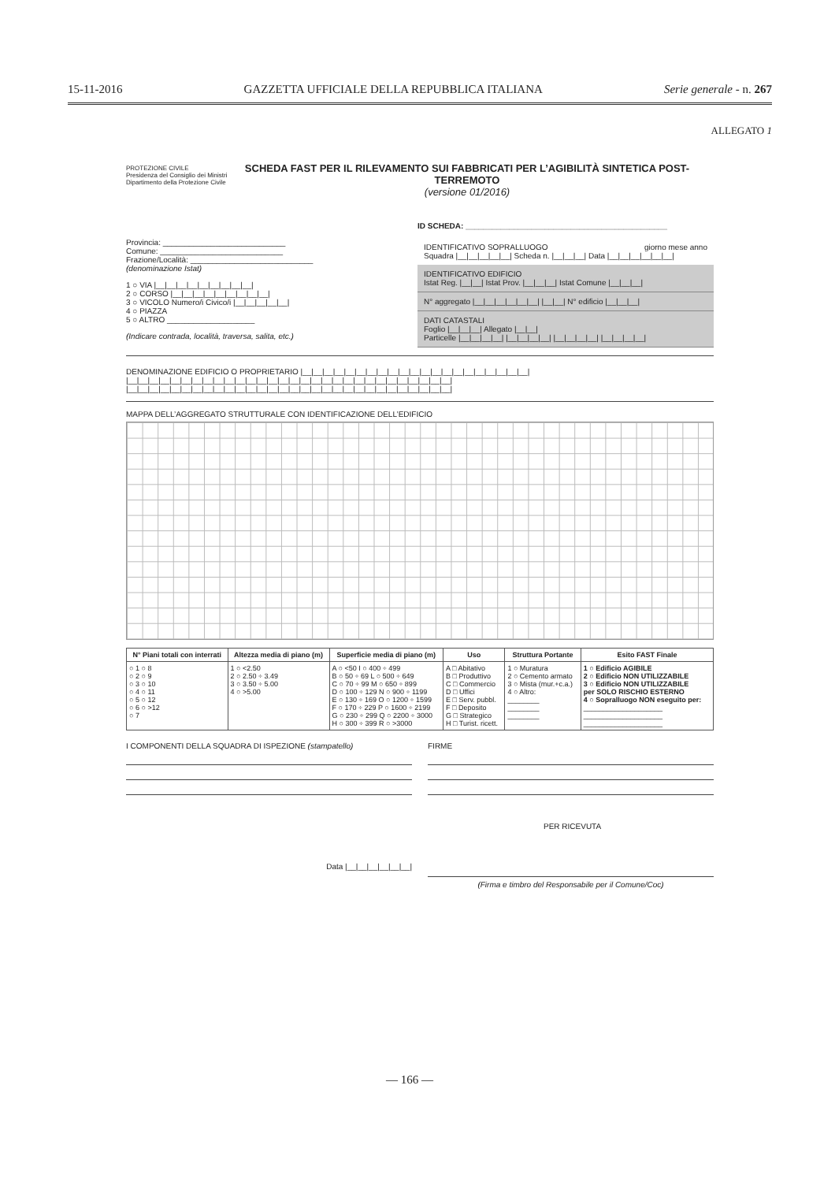15-11-2016 GAZZETTA UFFICIALE DELLA REPUBBLICA ITALIANA Serie generale - n. 267
ALLEGATO 1
PROTEZIONE CIVILE
Presidenza del Consiglio dei Ministri
Dipartimento della Protezione Civile
SCHEDA FAST PER IL RILEVAMENTO SUI FABBRICATI PER L’AGIBILITÀ SINTETICA POST-TERREMOTO
(versione 01/2016)
ID SCHEDA: ______________________________________________
Provincia: ____________________________
Comune: ____________________________
Frazione/Località: ____________________________
(denominazione Istat)
1 ○ VIA |__|__|__|__|__|__|__|__|__|
2 ○ CORSO |__|__|__|__|__|__|__|__|__|
3 ○ VICOLO Numero/i Civico/i |__|__|__|__|__|
4 ○ PIAZZA
5 ○ ALTRO ____________________
(Indicare contrada, località, traversa, salita, etc.)
IDENTIFICATIVO SOPRALLUOGO giorno mese anno
Squadra |__|__|__|__|__| Scheda n. |__|__|__| Data |__|__|__|__|__|__|
IDENTIFICATIVO EDIFICIO
Istat Reg. |__|__| Istat Prov. |__|__|__| Istat Comune |__|__|__|
N° aggregato |__|__|__|__|__|__| |__|__| N° edificio |__|__|__|
DATI CATASTALI
Foglio |__|__|__| Allegato |__|__|
Particelle |__|__|__|__| |__|__|__|__| |__|__|__|__| |__|__|__|__|
DENOMINAZIONE EDIFICIO O PROPRIETARIO |__|__|__|__|__|__|__|__|__|__|__|__|__|__|__|__|__|__|__|__|__|
|__|__|__|__|__|__|__|__|__|__|__|__|__|__|__|__|__|__|__|__|__|__|__|__|__|__|__|__|__|__|
|__|__|__|__|__|__|__|__|__|__|__|__|__|__|__|__|__|__|__|__|__|__|__|__|__|__|__|__|__|__|
MAPPA DELL’AGGREGATO STRUTTURALE CON IDENTIFICAZIONE DELL’EDIFICIO
| N° Piani totali con interrati | Altezza media di piano (m) | Superficie media di piano (m) | Uso | Struttura Portante | Esito FAST Finale |
| --- | --- | --- | --- | --- | --- |
| ○ 1 ○ 8 ○ 2 ○ 9 ○ 3 ○ 10 ○ 4 ○ 11 ○ 5 ○ 12 ○ 6 ○ >12 ○ 7 | 1 ○ <2.50 2 ○ 2.50 ÷ 3.49 3 ○ 3.50 ÷ 5.00 4 ○ >5.00 | A ○ <50 I ○ 400 ÷ 499 B ○ 50 ÷ 69 L ○ 500 ÷ 649 C ○ 70 ÷ 99 M ○ 650 ÷ 899 D ○ 100 ÷ 129 N ○ 900 ÷ 1199 E ○ 130 ÷ 169 O ○ 1200 ÷ 1599 F ○ 170 ÷ 229 P ○ 1600 ÷ 2199 G ○ 230 ÷ 299 Q ○ 2200 ÷ 3000 H ○ 300 ÷ 399 R ○ >3000 | A □ Abitativo B □ Produttivo C □ Commercio D □ Uffici E □ Serv. pubbl. F □ Deposito G □ Strategico H □ Turist. ricett. | 1 ○ Muratura 2 ○ Cemento armato 3 ○ Mista (mur.+c.a.) 4 ○ Altro: ________ ________ ________ | 1 ○ Edificio AGIBILE 2 ○ Edificio NON UTILIZZABILE 3 ○ Edificio NON UTILIZZABILE per SOLO RISCHIO ESTERNO 4 ○ Sopralluogo NON eseguito per: ____________________ ____________________ ____________________ |
I COMPONENTI DELLA SQUADRA DI ISPEZIONE (stampatello)
FIRME
PER RICEVUTA
Data |__|__|__|__|__|__| (Firma e timbro del Responsabile per il Comune/Coc)
— 166 —